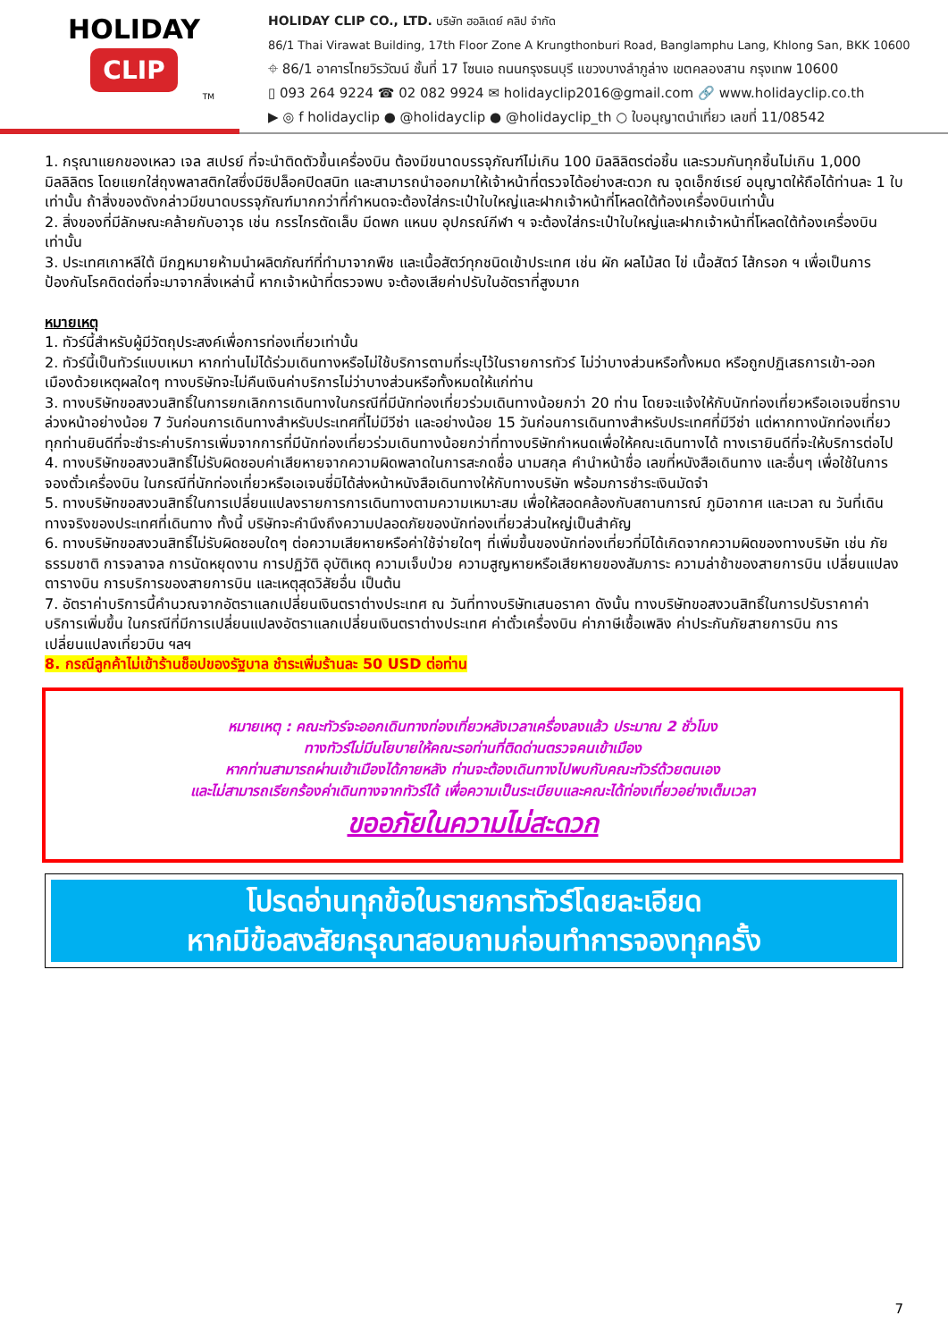HOLIDAY
CLIP
TM
HOLIDAY CLIP CO., LTD. บริษัท ฮอลิเดย์ คลิป จำกัด
86/1 Thai Virawat Building, 17th Floor Zone A Krungthonburi Road, Banglamphu Lang, Khlong San, BKK 10600
⌖ 86/1 อาคารไทยวิรวัฒน์ ชั้นที่ 17 โซนเอ ถนนกรุงธนบุรี แขวงบางลำภูล่าง เขตคลองสาน กรุงเทพ 10600
▯ 093 264 9224 ☎ 02 082 9924 ✉ holidayclip2016@gmail.com 🔗 www.holidayclip.co.th
▶ ◎ f holidayclip ● @holidayclip ● @holidayclip_th ○ ใบอนุญาตนำเที่ยว เลขที่ 11/08542
1. กรุณาแยกของเหลว เจล สเปรย์ ที่จะนำติดตัวขึ้นเครื่องบิน ต้องมีขนาดบรรจุภัณฑ์ไม่เกิน 100 มิลลิลิตรต่อชิ้น และรวมกันทุกชิ้นไม่เกิน 1,000 มิลลิลิตร โดยแยกใส่ถุงพลาสติกใสซึ่งมีซิปล็อคปิดสนิท และสามารถนำออกมาให้เจ้าหน้าที่ตรวจได้อย่างสะดวก ณ จุดเอ็กซ์เรย์ อนุญาตให้ถือได้ท่านละ 1 ใบเท่านั้น ถ้าสิ่งของดังกล่าวมีขนาดบรรจุภัณฑ์มากกว่าที่กำหนดจะต้องใส่กระเป๋าใบใหญ่และฝากเจ้าหน้าที่โหลดใต้ท้องเครื่องบินเท่านั้น
2. สิ่งของที่มีลักษณะคล้ายกับอาวุธ เช่น กรรไกรตัดเล็บ มีดพก แหนบ อุปกรณ์กีฬา ฯ จะต้องใส่กระเป๋าใบใหญ่และฝากเจ้าหน้าที่โหลดใต้ท้องเครื่องบินเท่านั้น
3. ประเทศเกาหลีใต้ มีกฎหมายห้ามนำผลิตภัณฑ์ที่ทำมาจากพืช และเนื้อสัตว์ทุกชนิดเข้าประเทศ เช่น ผัก ผลไม้สด ไข่ เนื้อสัตว์ ไส้กรอก ฯ เพื่อเป็นการป้องกันโรคติดต่อที่จะมาจากสิ่งเหล่านี้ หากเจ้าหน้าที่ตรวจพบ จะต้องเสียค่าปรับในอัตราที่สูงมาก
หมายเหตุ
1. ทัวร์นี้สำหรับผู้มีวัตถุประสงค์เพื่อการท่องเที่ยวเท่านั้น
2. ทัวร์นี้เป็นทัวร์แบบเหมา หากท่านไม่ได้ร่วมเดินทางหรือไม่ใช้บริการตามที่ระบุไว้ในรายการทัวร์ ไม่ว่าบางส่วนหรือทั้งหมด หรือถูกปฏิเสธการเข้า-ออกเมืองด้วยเหตุผลใดๆ ทางบริษัทจะไม่คืนเงินค่าบริการไม่ว่าบางส่วนหรือทั้งหมดให้แก่ท่าน
3. ทางบริษัทขอสงวนสิทธิ์ในการยกเลิกการเดินทางในกรณีที่มีนักท่องเที่ยวร่วมเดินทางน้อยกว่า 20 ท่าน โดยจะแจ้งให้กับนักท่องเที่ยวหรือเอเจนซี่ทราบล่วงหน้าอย่างน้อย 7 วันก่อนการเดินทางสำหรับประเทศที่ไม่มีวีซ่า และอย่างน้อย 15 วันก่อนการเดินทางสำหรับประเทศที่มีวีซ่า แต่หากทางนักท่องเที่ยวทุกท่านยินดีที่จะชำระค่าบริการเพิ่มจากการที่มีนักท่องเที่ยวร่วมเดินทางน้อยกว่าที่ทางบริษัทกำหนดเพื่อให้คณะเดินทางได้ ทางเรายินดีที่จะให้บริการต่อไป
4. ทางบริษัทขอสงวนสิทธิ์ไม่รับผิดชอบค่าเสียหายจากความผิดพลาดในการสะกดชื่อ นามสกุล คำนำหน้าชื่อ เลขที่หนังสือเดินทาง และอื่นๆ เพื่อใช้ในการจองตั๋วเครื่องบิน ในกรณีที่นักท่องเที่ยวหรือเอเจนซี่มิได้ส่งหน้าหนังสือเดินทางให้กับทางบริษัท พร้อมการชำระเงินมัดจำ
5. ทางบริษัทขอสงวนสิทธิ์ในการเปลี่ยนแปลงรายการการเดินทางตามความเหมาะสม เพื่อให้สอดคล้องกับสถานการณ์ ภูมิอากาศ และเวลา ณ วันที่เดินทางจริงของประเทศที่เดินทาง ทั้งนี้ บริษัทจะคำนึงถึงความปลอดภัยของนักท่องเที่ยวส่วนใหญ่เป็นสำคัญ
6. ทางบริษัทขอสงวนสิทธิ์ไม่รับผิดชอบใดๆ ต่อความเสียหายหรือค่าใช้จ่ายใดๆ ที่เพิ่มขึ้นของนักท่องเที่ยวที่มิได้เกิดจากความผิดของทางบริษัท เช่น ภัยธรรมชาติ การจลาจล การนัดหยุดงาน การปฏิวัติ อุบัติเหตุ ความเจ็บป่วย ความสูญหายหรือเสียหายของสัมภาระ ความล่าช้าของสายการบิน เปลี่ยนแปลงตารางบิน การบริการของสายการบิน และเหตุสุดวิสัยอื่น เป็นต้น
7. อัตราค่าบริการนี้คำนวณจากอัตราแลกเปลี่ยนเงินตราต่างประเทศ ณ วันที่ทางบริษัทเสนอราคา ดังนั้น ทางบริษัทขอสงวนสิทธิ์ในการปรับราคาค่าบริการเพิ่มขึ้น ในกรณีที่มีการเปลี่ยนแปลงอัตราแลกเปลี่ยนเงินตราต่างประเทศ ค่าตั๋วเครื่องบิน ค่าภาษีเชื้อเพลิง ค่าประกันภัยสายการบิน การเปลี่ยนแปลงเที่ยวบิน ฯลฯ
8. กรณีลูกค้าไม่เข้าร้านช็อปของรัฐบาล ชำระเพิ่มร้านละ 50 USD ต่อท่าน
หมายเหตุ : คณะทัวร์จะออกเดินทางท่องเที่ยวหลังเวลาเครื่องลงแล้ว ประมาณ 2 ชั่วโมง
ทางทัวร์ไม่มีนโยบายให้คณะรอท่านที่ติดด่านตรวจคนเข้าเมือง
หากท่านสามารถผ่านเข้าเมืองได้ภายหลัง ท่านจะต้องเดินทางไปพบกับคณะทัวร์ด้วยตนเอง
และไม่สามารถเรียกร้องค่าเดินทางจากทัวร์ได้ เพื่อความเป็นระเบียบและคณะได้ท่องเที่ยวอย่างเต็มเวลา
ขออภัยในความไม่สะดวก
โปรดอ่านทุกข้อในรายการทัวร์โดยละเอียด
หากมีข้อสงสัยกรุณาสอบถามก่อนทำการจองทุกครั้ง
7